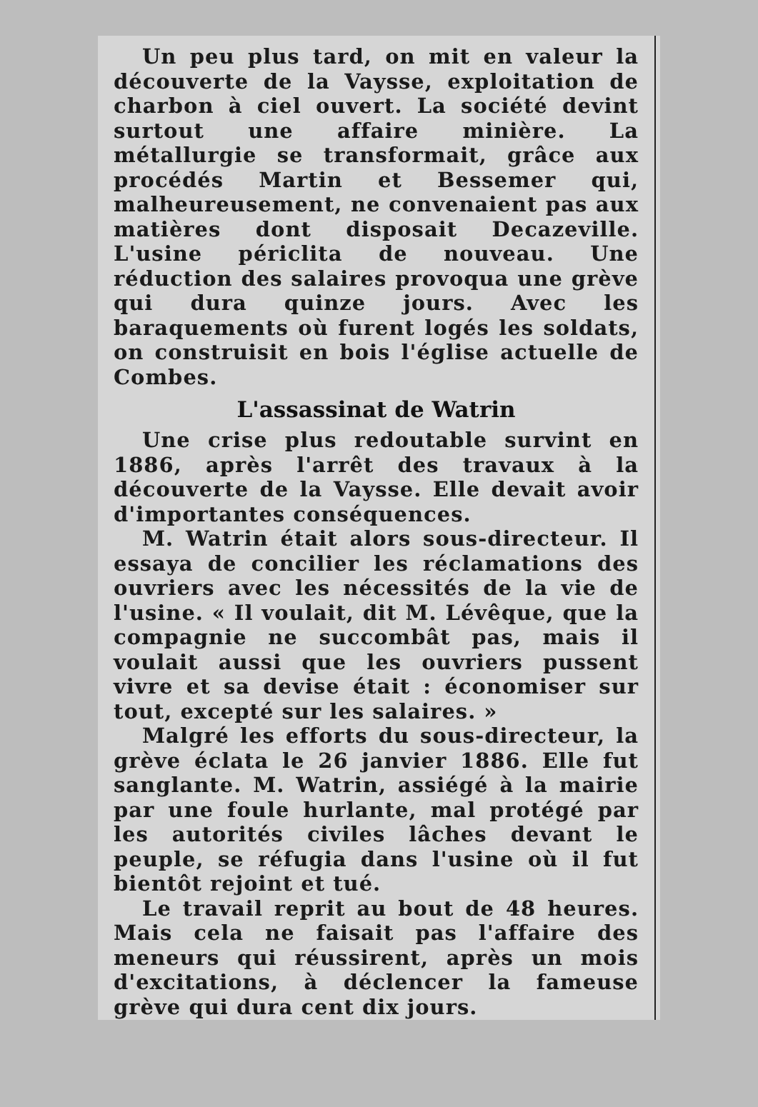Un peu plus tard, on mit en valeur la découverte de la Vaysse, exploitation de charbon à ciel ouvert. La société devint surtout une affaire minière. La métallurgie se transformait, grâce aux procédés Martin et Bessemer qui, malheureusement, ne convenaient pas aux matières dont disposait Decazeville. L'usine périclita de nouveau. Une réduction des salaires provoqua une grève qui dura quinze jours. Avec les baraquements où furent logés les soldats, on construisit en bois l'église actuelle de Combes.
L'assassinat de Watrin
Une crise plus redoutable survint en 1886, après l'arrêt des travaux à la découverte de la Vaysse. Elle devait avoir d'importantes conséquences.
M. Watrin était alors sous-directeur. Il essaya de concilier les réclamations des ouvriers avec les nécessités de la vie de l'usine. « Il voulait, dit M. Lévêque, que la compagnie ne succombât pas, mais il voulait aussi que les ouvriers pussent vivre et sa devise était : économiser sur tout, excepté sur les salaires. »
Malgré les efforts du sous-directeur, la grève éclata le 26 janvier 1886. Elle fut sanglante. M. Watrin, assiégé à la mairie par une foule hurlante, mal protégé par les autorités civiles lâches devant le peuple, se réfugia dans l'usine où il fut bientôt rejoint et tué.
Le travail reprit au bout de 48 heures. Mais cela ne faisait pas l'affaire des meneurs qui réussirent, après un mois d'excitations, à déclencer la fameuse grève qui dura cent dix jours.